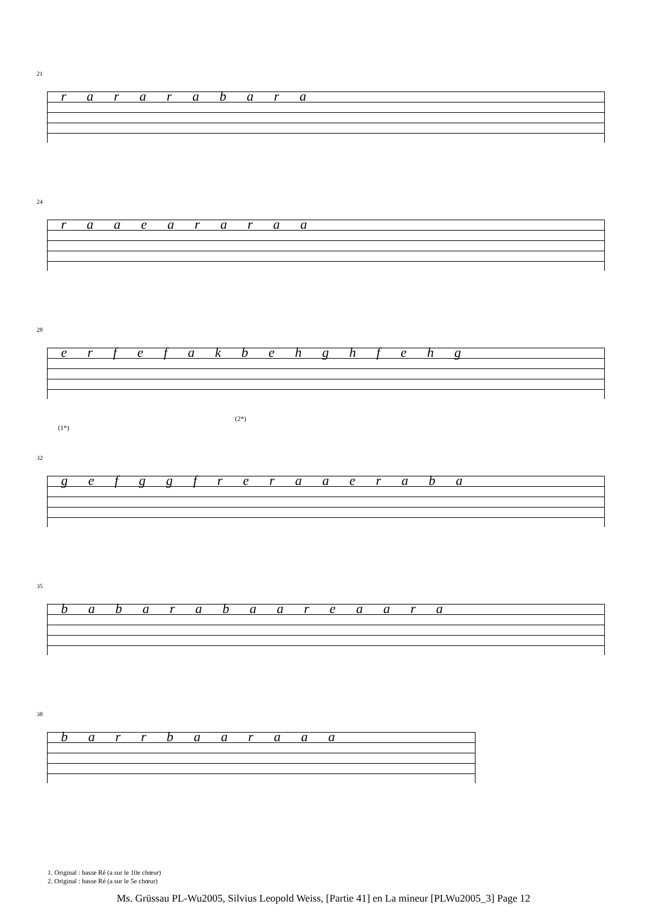21
r a r a r a b a r a
24
r a a e a r a r a a
28
e r f e f a k b e h g h f e h g
(1*)
(2*)
32
g e f g g f r e r a a e r a b a
35
b a b a r a b a a r e a a r a
38
b a r r b a a r a a a
1. Original : basse Ré (a sur le 10e chœur)
2. Original : basse Ré (a sur le 5e chœur)
Ms. Grüssau PL-Wu2005, Silvius Leopold Weiss, [Partie 41] en La mineur [PLWu2005_3] Page 12